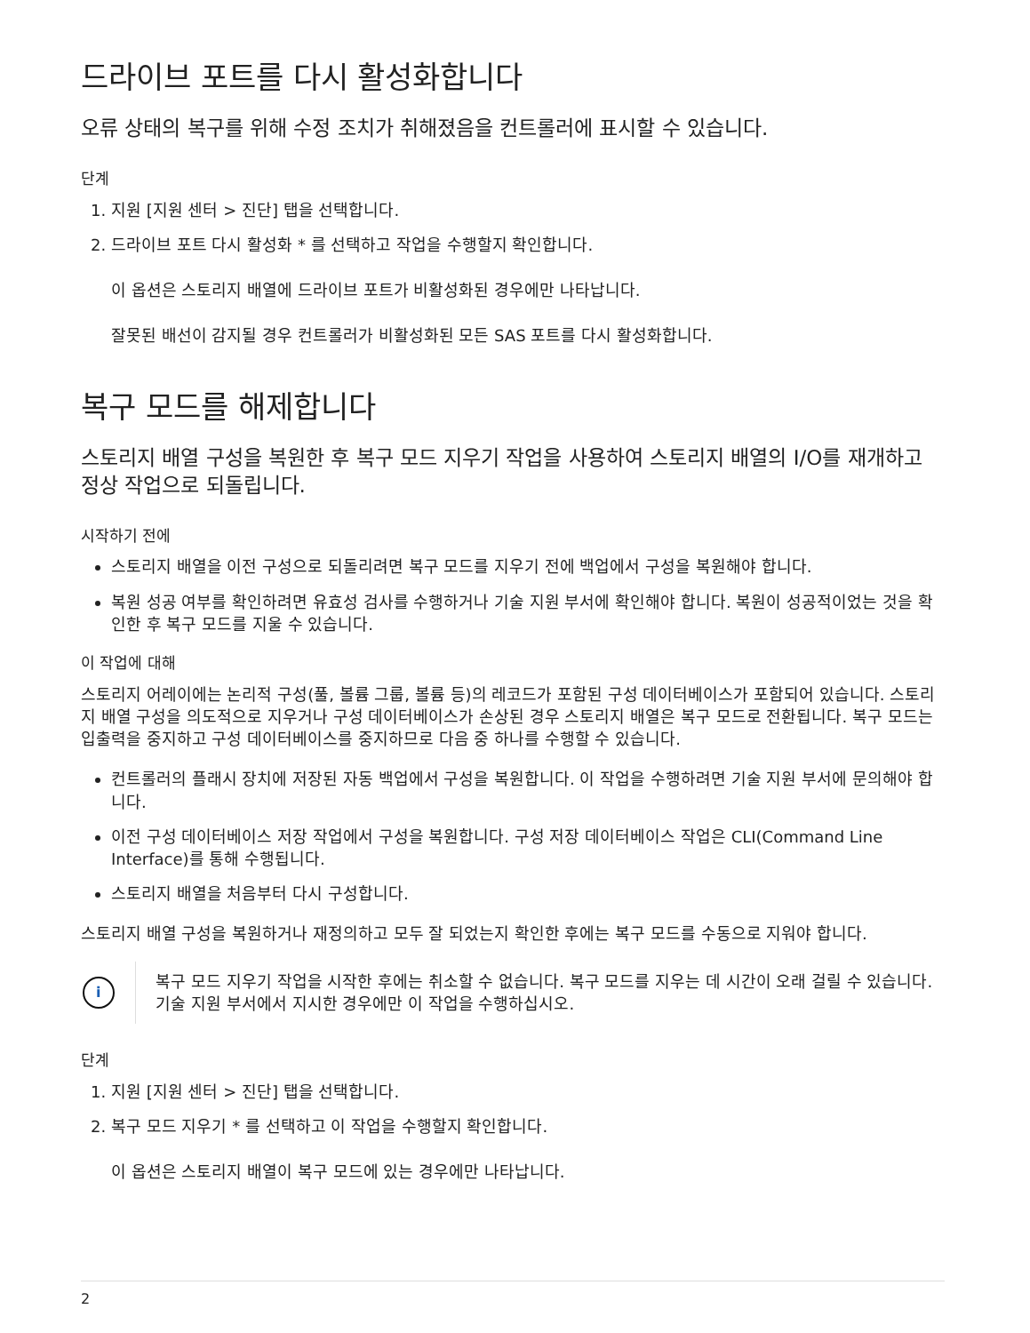드라이브 포트를 다시 활성화합니다
오류 상태의 복구를 위해 수정 조치가 취해졌음을 컨트롤러에 표시할 수 있습니다.
단계
1. 지원 [지원 센터 > 진단] 탭을 선택합니다.
2. 드라이브 포트 다시 활성화 * 를 선택하고 작업을 수행할지 확인합니다.
이 옵션은 스토리지 배열에 드라이브 포트가 비활성화된 경우에만 나타납니다.
잘못된 배선이 감지될 경우 컨트롤러가 비활성화된 모든 SAS 포트를 다시 활성화합니다.
복구 모드를 해제합니다
스토리지 배열 구성을 복원한 후 복구 모드 지우기 작업을 사용하여 스토리지 배열의 I/O를 재개하고 정상 작업으로 되돌립니다.
시작하기 전에
스토리지 배열을 이전 구성으로 되돌리려면 복구 모드를 지우기 전에 백업에서 구성을 복원해야 합니다.
복원 성공 여부를 확인하려면 유효성 검사를 수행하거나 기술 지원 부서에 확인해야 합니다. 복원이 성공적이었는 것을 확인한 후 복구 모드를 지울 수 있습니다.
이 작업에 대해
스토리지 어레이에는 논리적 구성(풀, 볼륨 그룹, 볼륨 등)의 레코드가 포함된 구성 데이터베이스가 포함되어 있습니다. 스토리지 배열 구성을 의도적으로 지우거나 구성 데이터베이스가 손상된 경우 스토리지 배열은 복구 모드로 전환됩니다. 복구 모드는 입출력을 중지하고 구성 데이터베이스를 중지하므로 다음 중 하나를 수행할 수 있습니다.
컨트롤러의 플래시 장치에 저장된 자동 백업에서 구성을 복원합니다. 이 작업을 수행하려면 기술 지원 부서에 문의해야 합니다.
이전 구성 데이터베이스 저장 작업에서 구성을 복원합니다. 구성 저장 데이터베이스 작업은 CLI(Command Line Interface)를 통해 수행됩니다.
스토리지 배열을 처음부터 다시 구성합니다.
스토리지 배열 구성을 복원하거나 재정의하고 모두 잘 되었는지 확인한 후에는 복구 모드를 수동으로 지워야 합니다.
i
복구 모드 지우기 작업을 시작한 후에는 취소할 수 없습니다. 복구 모드를 지우는 데 시간이 오래 걸릴 수 있습니다. 기술 지원 부서에서 지시한 경우에만 이 작업을 수행하십시오.
단계
1. 지원 [지원 센터 > 진단] 탭을 선택합니다.
2. 복구 모드 지우기 * 를 선택하고 이 작업을 수행할지 확인합니다.
이 옵션은 스토리지 배열이 복구 모드에 있는 경우에만 나타납니다.
2